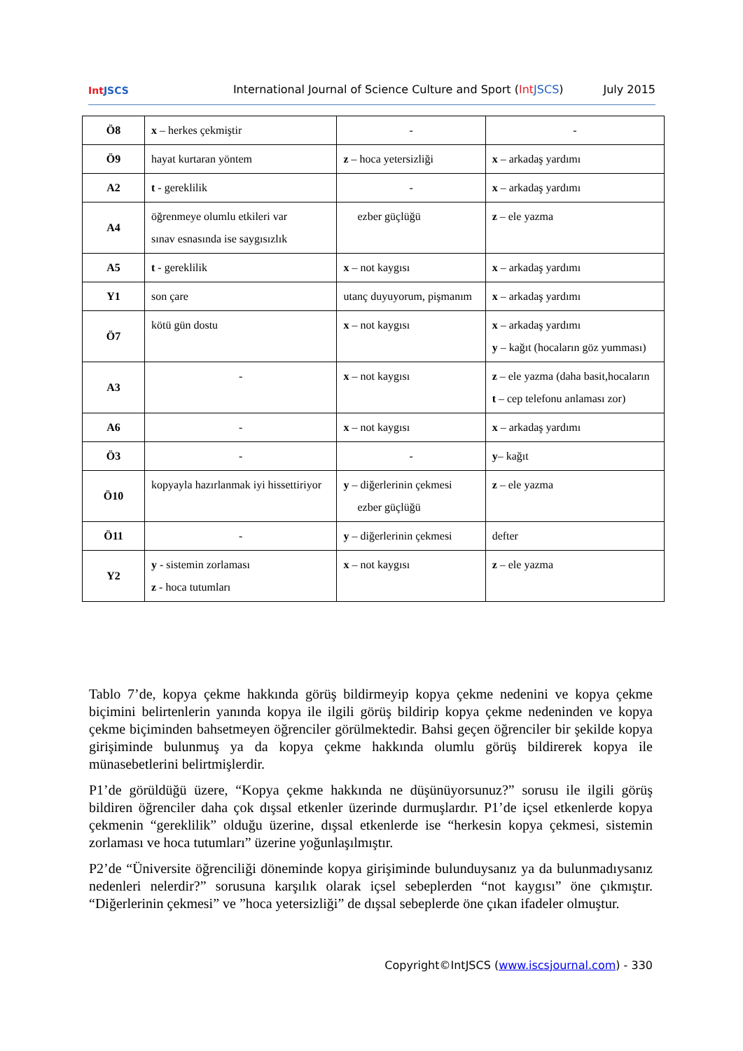Int JSCS
International Journal of Science Culture and Sport (Int JSCS)
July 2015
| Ö8 | x – herkes çekmiştir | - | - |
| Ö9 | hayat kurtaran yöntem | z – hoca yetersizliği | x – arkadaş yardımı |
| A2 | t - gereklilik | - | x – arkadaş yardımı |
| A4 | öğrenmeye olumlu etkileri var sınav esnasında ise saygısızlık | ezber güçlüğü | z – ele yazma |
| A5 | t - gereklilik | x – not kaygısı | x – arkadaş yardımı |
| Y1 | son çare | utanç duyuyorum, pişmanım | x – arkadaş yardımı |
| Ö7 | kötü gün dostu | x – not kaygısı | x – arkadaş yardımı y – kağıt (hocaların göz yumması) |
| A3 | - | x – not kaygısı | z – ele yazma (daha basit,hocaların t – cep telefonu anlaması zor) |
| A6 | - | x – not kaygısı | x – arkadaş yardımı |
| Ö3 | - | - | y – kağıt |
| Ö10 | kopyayla hazırlanmak iyi hissettiriyor | y – diğerlerinin çekmesi ezber güçlüğü | z – ele yazma |
| Ö11 | - | y – diğerlerinin çekmesi | defter |
| Y2 | y - sistemin zorlaması z - hoca tutumları | x – not kaygısı | z – ele yazma |
Tablo 7’de, kopya çekme hakkında görüş bildirmeyip kopya çekme nedenini ve kopya çekme biçimini belirtenlerin yanında kopya ile ilgili görüş bildirip kopya çekme nedeninden ve kopya çekme biçiminden bahsetmeyen öğrenciler görülmektedir. Bahsi geçen öğrenciler bir şekilde kopya girişiminde bulunmuş ya da kopya çekme hakkında olumlu görüş bildirerek kopya ile münasebetlerini belirtmişlerdir.
P1’de görüldüğü üzere, “Kopya çekme hakkında ne düşünüyorsunuz?” sorusu ile ilgili görüş bildiren öğrenciler daha çok dışsal etkenler üzerinde durmuşlardır. P1’de içsel etkenlerde kopya çekmenin “gereklilik” olduğu üzerine, dışsal etkenlerde ise “herkesin kopya çekmesi, sistemin zorlaması ve hoca tutumları” üzerine yoğunlaşılmıştır.
P2’de “Üniversite öğrenciliği döneminde kopya girişiminde bulunduysanız ya da bulunmadıysanız nedenleri nelerdir?” sorusuna karşılık olarak içsel sebeplerden “not kaygısı” öne çıkmıştır. “Diğerlerinin çekmesi” ve ”hoca yetersizliği” de dışsal sebeplerde öne çıkan ifadeler olmuştur.
Copyright©IntJSCS (www.iscsjournal.com) - 330